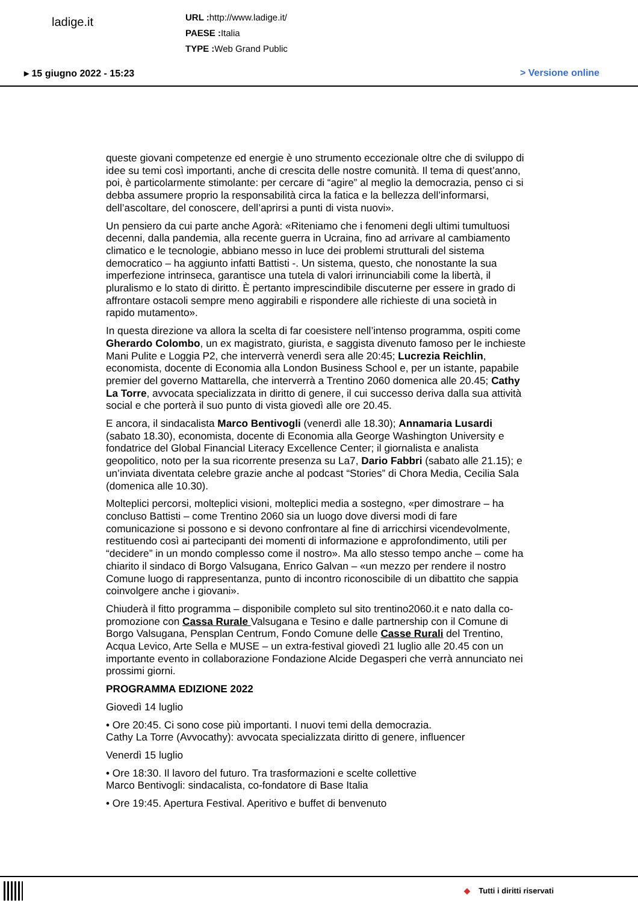ladige.it
URL : http://www.ladige.it/
PAESE : Italia
TYPE : Web Grand Public
▸ 15 giugno 2022 - 15:23 > Versione online
queste giovani competenze ed energie è uno strumento eccezionale oltre che di sviluppo di idee su temi così importanti, anche di crescita delle nostre comunità. Il tema di quest’anno, poi, è particolarmente stimolante: per cercare di “agire” al meglio la democrazia, penso ci si debba assumere proprio la responsabilità circa la fatica e la bellezza dell’informarsi, dell’ascoltare, del conoscere, dell’aprirsi a punti di vista nuovi».
Un pensiero da cui parte anche Agorà: «Riteniamo che i fenomeni degli ultimi tumultuosi decenni, dalla pandemia, alla recente guerra in Ucraina, fino ad arrivare al cambiamento climatico e le tecnologie, abbiano messo in luce dei problemi strutturali del sistema democratico – ha aggiunto infatti Battisti -. Un sistema, questo, che nonostante la sua imperfezione intrinseca, garantisce una tutela di valori irrinunciabili come la libertà, il pluralismo e lo stato di diritto. È pertanto imprescindibile discuterne per essere in grado di affrontare ostacoli sempre meno aggirabili e rispondere alle richieste di una società in rapido mutamento».
In questa direzione va allora la scelta di far coesistere nell’intenso programma, ospiti come Gherardo Colombo, un ex magistrato, giurista, e saggista divenuto famoso per le inchieste Mani Pulite e Loggia P2, che interverrà venerdì sera alle 20:45; Lucrezia Reichlin, economista, docente di Economia alla London Business School e, per un istante, papabile premier del governo Mattarella, che interverrà a Trentino 2060 domenica alle 20.45; Cathy La Torre, avvocata specializzata in diritto di genere, il cui successo deriva dalla sua attività social e che porterà il suo punto di vista giovedì alle ore 20.45.
E ancora, il sindacalista Marco Bentivogli (venerdì alle 18.30); Annamaria Lusardi (sabato 18.30), economista, docente di Economia alla George Washington University e fondatrice del Global Financial Literacy Excellence Center; il giornalista e analista geopolitico, noto per la sua ricorrente presenza su La7, Dario Fabbri (sabato alle 21.15); e un’inviata diventata celebre grazie anche al podcast “Stories” di Chora Media, Cecilia Sala (domenica alle 10.30).
Molteplici percorsi, molteplici visioni, molteplici media a sostegno, «per dimostrare – ha concluso Battisti – come Trentino 2060 sia un luogo dove diversi modi di fare comunicazione si possono e si devono confrontare al fine di arricchirsi vicendevolmente, restituendo così ai partecipanti dei momenti di informazione e approfondimento, utili per “decidere” in un mondo complesso come il nostro». Ma allo stesso tempo anche – come ha chiarito il sindaco di Borgo Valsugana, Enrico Galvan – «un mezzo per rendere il nostro Comune luogo di rappresentanza, punto di incontro riconoscibile di un dibattito che sappia coinvolgere anche i giovani».
Chiuderà il fitto programma – disponibile completo sul sito trentino2060.it e nato dalla co-promozione con Cassa Rurale Valsugana e Tesino e dalle partnership con il Comune di Borgo Valsugana, Pensplan Centrum, Fondo Comune delle Casse Rurali del Trentino, Acqua Levico, Arte Sella e MUSE – un extra-festival giovedì 21 luglio alle 20.45 con un importante evento in collaborazione Fondazione Alcide Degasperi che verrà annunciato nei prossimi giorni.
PROGRAMMA EDIZIONE 2022
Giovedì 14 luglio
• Ore 20:45. Ci sono cose più importanti. I nuovi temi della democrazia.
Cathy La Torre (Avvocathy): avvocata specializzata diritto di genere, influencer
Venerdì 15 luglio
• Ore 18:30. Il lavoro del futuro. Tra trasformazioni e scelte collettive
Marco Bentivogli: sindacalista, co-fondatore di Base Italia
• Ore 19:45. Apertura Festival. Aperitivo e buffet di benvenuto
◆ Tutti i diritti riservati